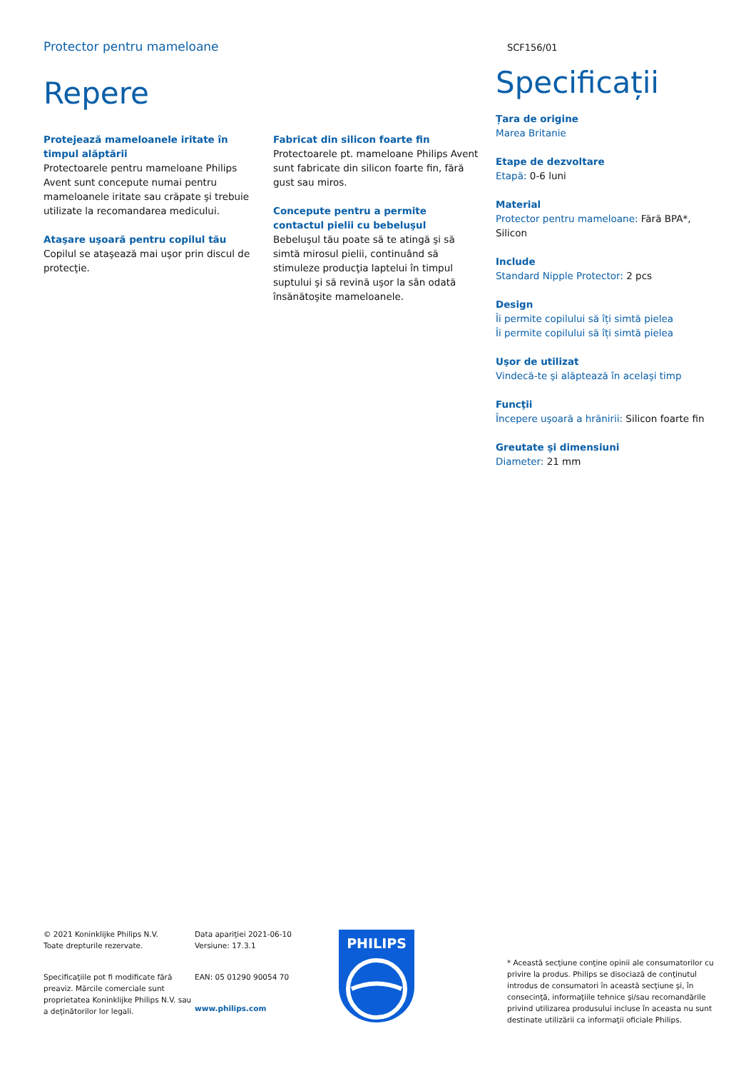Protector pentru mameloane
SCF156/01
Repere
Protejează mameloanele iritate în timpul alăptării
Protectoarele pentru mameloane Philips Avent sunt concepute numai pentru mameloanele iritate sau crăpate şi trebuie utilizate la recomandarea medicului.
Ataşare uşoară pentru copilul tău
Copilul se ataşează mai uşor prin discul de protecţie.
Fabricat din silicon foarte fin
Protectoarele pt. mameloane Philips Avent sunt fabricate din silicon foarte fin, fără gust sau miros.
Concepute pentru a permite contactul pielii cu bebeluşul
Bebeluşul tău poate să te atingă şi să simtă mirosul pielii, continuând să stimuleze producţia laptelui în timpul suptului şi să revină uşor la sân odată însănătoşite mameloanele.
Specificații
Țara de origine
Marea Britanie
Etape de dezvoltare
Etapă: 0-6 luni
Material
Protector pentru mameloane: Fără BPA*, Silicon
Include
Standard Nipple Protector: 2 pcs
Design
Îi permite copilului să îți simtă pielea
Îi permite copilului să îți simtă pielea
Uşor de utilizat
Vindecă-te şi alăptează în acelaşi timp
Funcţii
Începere uşoară a hrănirii: Silicon foarte fin
Greutate şi dimensiuni
Diameter: 21 mm
© 2021 Koninklijke Philips N.V.
Toate drepturile rezervate.
Specificaţiile pot fi modificate fără preaviz. Mărcile comerciale sunt proprietatea Koninklijke Philips N.V. sau a deţinătorilor lor legali.
Data apariţiei 2021-06-10
Versiune: 17.3.1
EAN: 05 01290 90054 70
www.philips.com
PHILIPS
* Această secţiune conţine opinii ale consumatorilor cu privire la produs. Philips se disociază de conţinutul introdus de consumatori în această secţiune şi, în consecinţă, informaţiile tehnice şi/sau recomandările privind utilizarea produsului incluse în aceasta nu sunt destinate utilizării ca informaţii oficiale Philips.